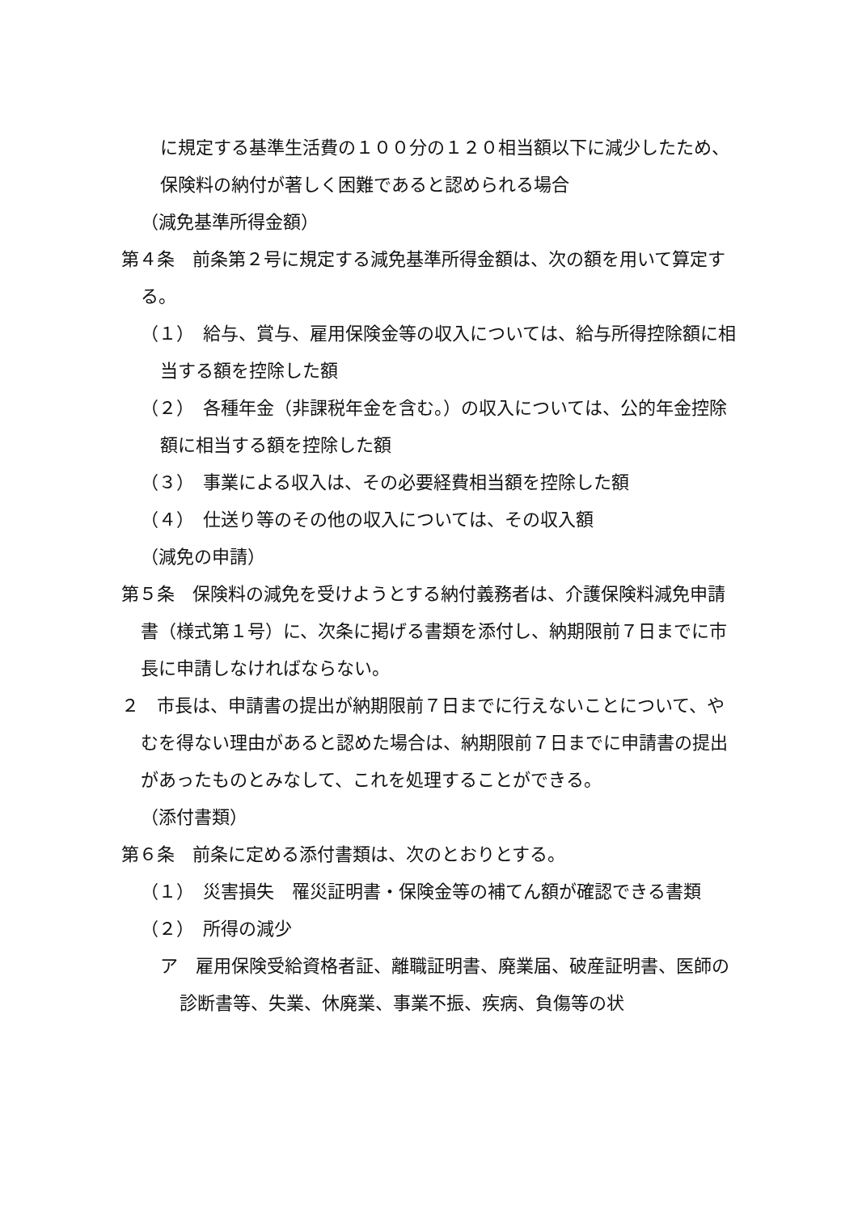に規定する基準生活費の１００分の１２０相当額以下に減少したため、保険料の納付が著しく困難であると認められる場合
（減免基準所得金額）
第４条　前条第２号に規定する減免基準所得金額は、次の額を用いて算定する。
（１）　給与、賞与、雇用保険金等の収入については、給与所得控除額に相当する額を控除した額
（２）　各種年金（非課税年金を含む。）の収入については、公的年金控除額に相当する額を控除した額
（３）　事業による収入は、その必要経費相当額を控除した額
（４）　仕送り等のその他の収入については、その収入額
（減免の申請）
第５条　保険料の減免を受けようとする納付義務者は、介護保険料減免申請書（様式第１号）に、次条に掲げる書類を添付し、納期限前７日までに市長に申請しなければならない。
２　市長は、申請書の提出が納期限前７日までに行えないことについて、やむを得ない理由があると認めた場合は、納期限前７日までに申請書の提出があったものとみなして、これを処理することができる。
（添付書類）
第６条　前条に定める添付書類は、次のとおりとする。
（１）　災害損失　罹災証明書・保険金等の補てん額が確認できる書類
（２）　所得の減少
ア　雇用保険受給資格者証、離職証明書、廃業届、破産証明書、医師の診断書等、失業、休廃業、事業不振、疾病、負傷等の状